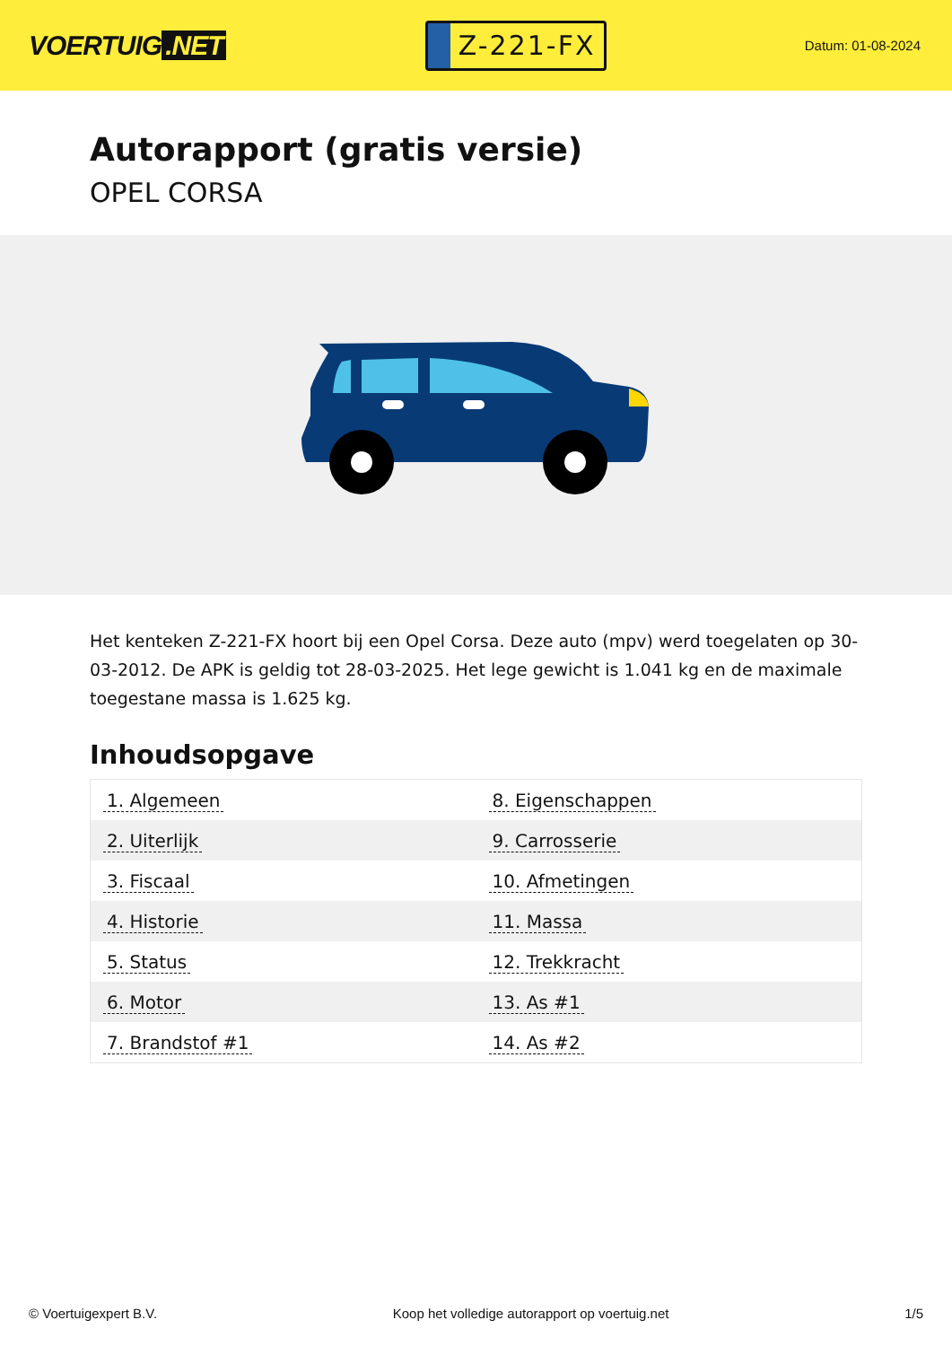VOERTUIG.NET
Z-221-FX
Datum: 01-08-2024
Autorapport (gratis versie)
OPEL CORSA
Het kenteken Z-221-FX hoort bij een Opel Corsa. Deze auto (mpv) werd toegelaten op 30-03-2012. De APK is geldig tot 28-03-2025. Het lege gewicht is 1.041 kg en de maximale toegestane massa is 1.625 kg.
Inhoudsopgave
| 1. Algemeen | 8. Eigenschappen |
| 2. Uiterlijk | 9. Carrosserie |
| 3. Fiscaal | 10. Afmetingen |
| 4. Historie | 11. Massa |
| 5. Status | 12. Trekkracht |
| 6. Motor | 13. As #1 |
| 7. Brandstof #1 | 14. As #2 |
© Voertuigexpert B.V. Koop het volledige autorapport op voertuig.net 1/5